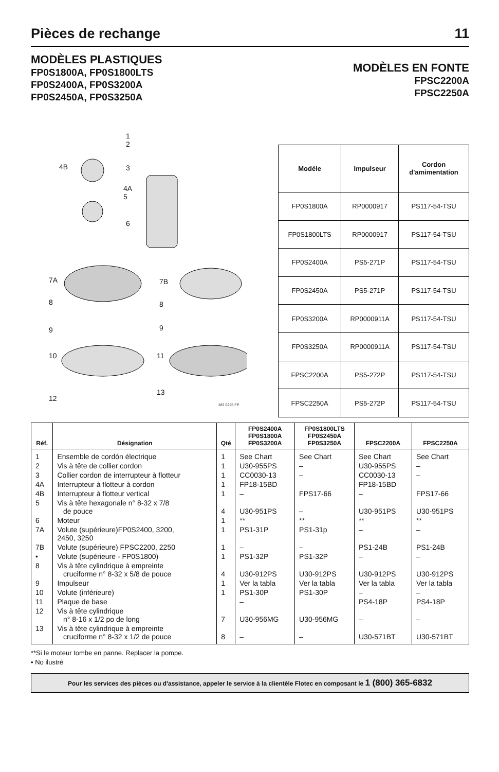Pièces de rechange
11
MODÈLES PLASTIQUES
FP0S1800A, FP0S1800LTS
FP0S2400A, FP0S3200A
FP0S2450A, FP0S3250A
MODÈLES EN FONTE
FPSC2200A
FPSC2250A
1
2
4B 3
4A
5
6
7A 7B
8 8
9 9
10 11
12
13
287 0295 FP
| Modéle | Impulseur | Cordon d'amimentation |
| --- | --- | --- |
| FP0S1800A | RP0000917 | PS117-54-TSU |
| FP0S1800LTS | RP0000917 | PS117-54-TSU |
| FP0S2400A | PS5-271P | PS117-54-TSU |
| FP0S2450A | PS5-271P | PS117-54-TSU |
| FP0S3200A | RP0000911A | PS117-54-TSU |
| FP0S3250A | RP0000911A | PS117-54-TSU |
| FPSC2200A | PS5-272P | PS117-54-TSU |
| FPSC2250A | PS5-272P | PS117-54-TSU |
| Réf. | Désignation | Qté | FP0S2400A FP0S1800A FP0S3200A | FP0S1800LTS FP0S2450A FP0S3250A | FPSC2200A | FPSC2250A |
| --- | --- | --- | --- | --- | --- | --- |
| 1 | Ensemble de cordón électrique | 1 | See Chart | See Chart | See Chart | See Chart |
| 2 | Vis à tête de collier cordon | 1 | U30-955PS | – | U30-955PS | – |
| 3 | Collier cordon de interrupteur à flotteur | 1 | CC0030-13 | – | CC0030-13 | – |
| 4A | Interrupteur à flotteur à cordon | 1 | FP18-15BD | | FP18-15BD | |
| 4B | Interrupteur à flotteur vertical | 1 | – | FPS17-66 | – | FPS17-66 |
| 5 | Vis à tête hexagonale n° 8-32 x 7/8 de pouce | 4 | U30-951PS | – | U30-951PS | U30-951PS |
| 6 | Moteur | 1 | ** | ** | ** | ** |
| 7A | Volute (supérieure)FP0S2400, 3200, 2450, 3250 | 1 | PS1-31P | PS1-31p | – | – |
| 7B | Volute (supérieure) FPSC2200, 2250 | 1 | – | – | PS1-24B | PS1-24B |
| • | Volute (supérieure - FP0S1800) | 1 | PS1-32P | PS1-32P | – | – |
| 8 | Vis à tête cylindrique à empreinte cruciforme n° 8-32 x 5/8 de pouce | 4 | U30-912PS | U30-912PS | U30-912PS | U30-912PS |
| 9 | Impulseur | 1 | Ver la tabla | Ver la tabla | Ver la tabla | Ver la tabla |
| 10 | Volute (inférieure) | 1 | PS1-30P | PS1-30P | – | – |
| 11 | Plaque de base | | – | | PS4-18P | PS4-18P |
| 12 | Vis à tête cylindrique n° 8-16 x 1/2 po de long | 7 | U30-956MG | U30-956MG | – | – |
| 13 | Vis à tête cylindrique à empreinte cruciforme n° 8-32 x 1/2 de pouce | 8 | – | – | U30-571BT | U30-571BT |
**Si le moteur tombe en panne. Replacer la pompe.
• No ilustré
Pour les services des pièces ou d'assistance, appeler le service à la clientèle Flotec en composant le 1 (800) 365-6832